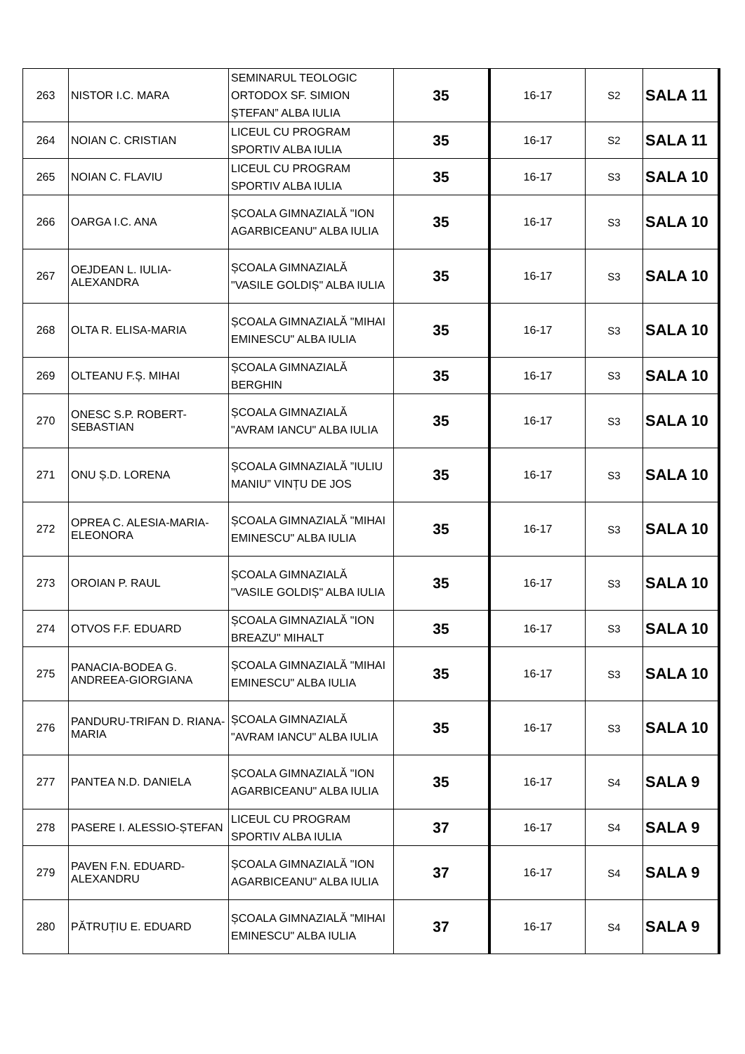| 263 | NISTOR I.C. MARA | SEMINARUL TEOLOGIC ORTODOX SF. SIMION ȘTEFAN” ALBA IULIA | 35 | 16-17 | S2 | SALA 11 |
| 264 | NOIAN C. CRISTIAN | LICEUL CU PROGRAM SPORTIV ALBA IULIA | 35 | 16-17 | S2 | SALA 11 |
| 265 | NOIAN C. FLAVIU | LICEUL CU PROGRAM SPORTIV ALBA IULIA | 35 | 16-17 | S3 | SALA 10 |
| 266 | OARGA I.C. ANA | ȘCOALA GIMNAZIALĂ "ION AGARBICEANU" ALBA IULIA | 35 | 16-17 | S3 | SALA 10 |
| 267 | OEJDEAN L. IULIA-ALEXANDRA | ȘCOALA GIMNAZIALĂ "VASILE GOLDIȘ" ALBA IULIA | 35 | 16-17 | S3 | SALA 10 |
| 268 | OLTA R. ELISA-MARIA | ȘCOALA GIMNAZIALĂ "MIHAI EMINESCU" ALBA IULIA | 35 | 16-17 | S3 | SALA 10 |
| 269 | OLTEANU F.Ș. MIHAI | ȘCOALA GIMNAZIALĂ BERGHIN | 35 | 16-17 | S3 | SALA 10 |
| 270 | ONESC S.P. ROBERT-SEBASTIAN | ȘCOALA GIMNAZIALĂ "AVRAM IANCU" ALBA IULIA | 35 | 16-17 | S3 | SALA 10 |
| 271 | ONU Ș.D. LORENA | ȘCOALA GIMNAZIALĂ ”IULIU MANIU” VINȚU DE JOS | 35 | 16-17 | S3 | SALA 10 |
| 272 | OPREA C. ALESIA-MARIA-ELEONORA | ȘCOALA GIMNAZIALĂ "MIHAI EMINESCU" ALBA IULIA | 35 | 16-17 | S3 | SALA 10 |
| 273 | OROIAN P. RAUL | ȘCOALA GIMNAZIALĂ "VASILE GOLDIȘ" ALBA IULIA | 35 | 16-17 | S3 | SALA 10 |
| 274 | OTVOS F.F. EDUARD | ȘCOALA GIMNAZIALĂ "ION BREAZU" MIHALT | 35 | 16-17 | S3 | SALA 10 |
| 275 | PANACIA-BODEA G. ANDREEA-GIORGIANA | ȘCOALA GIMNAZIALĂ "MIHAI EMINESCU" ALBA IULIA | 35 | 16-17 | S3 | SALA 10 |
| 276 | PANDURU-TRIFAN D. RIANA-MARIA | ȘCOALA GIMNAZIALĂ "AVRAM IANCU" ALBA IULIA | 35 | 16-17 | S3 | SALA 10 |
| 277 | PANTEA N.D. DANIELA | ȘCOALA GIMNAZIALĂ "ION AGARBICEANU" ALBA IULIA | 35 | 16-17 | S4 | SALA 9 |
| 278 | PASERE I. ALESSIO-ȘTEFAN | LICEUL CU PROGRAM SPORTIV ALBA IULIA | 37 | 16-17 | S4 | SALA 9 |
| 279 | PAVEN F.N. EDUARD-ALEXANDRU | ȘCOALA GIMNAZIALĂ "ION AGARBICEANU" ALBA IULIA | 37 | 16-17 | S4 | SALA 9 |
| 280 | PĂTRUȚIU E. EDUARD | ȘCOALA GIMNAZIALĂ "MIHAI EMINESCU" ALBA IULIA | 37 | 16-17 | S4 | SALA 9 |